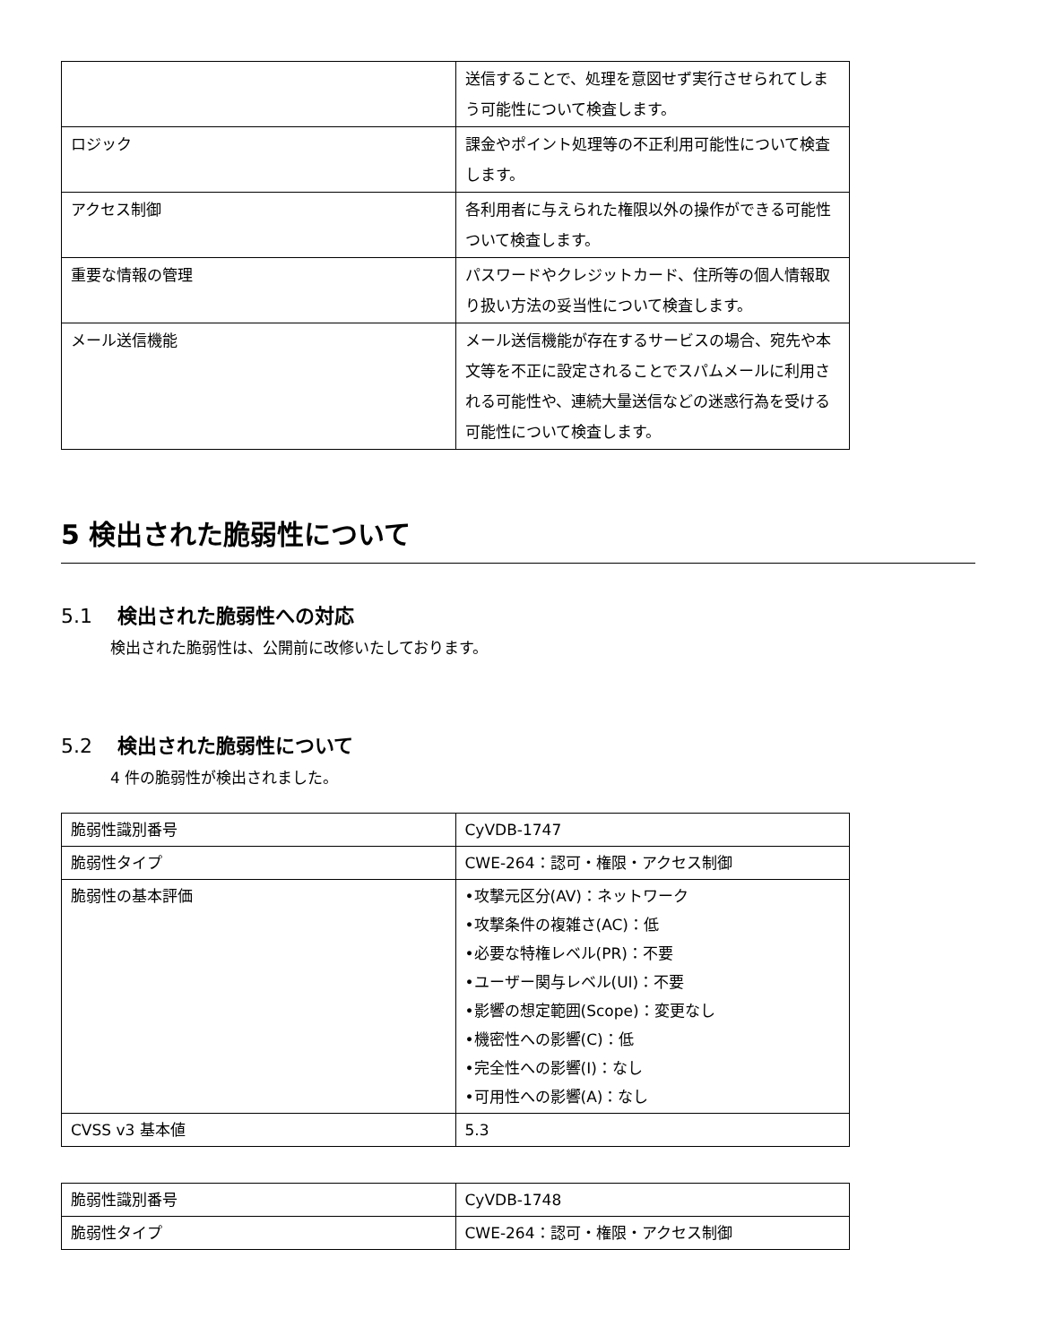| | 送信することで、処理を意図せず実行させられてしまう可能性について検査します。 |
| ロジック | 課金やポイント処理等の不正利用可能性について検査します。 |
| アクセス制御 | 各利用者に与えられた権限以外の操作ができる可能性ついて検査します。 |
| 重要な情報の管理 | パスワードやクレジットカード、住所等の個人情報取り扱い方法の妥当性について検査します。 |
| メール送信機能 | メール送信機能が存在するサービスの場合、宛先や本文等を不正に設定されることでスパムメールに利用される可能性や、連続大量送信などの迷惑行為を受ける可能性について検査します。 |
5 検出された脆弱性について
5.1 検出された脆弱性への対応
検出された脆弱性は、公開前に改修いたしております。
5.2 検出された脆弱性について
4 件の脆弱性が検出されました。
| 脆弱性識別番号 | CyVDB-1747 |
| 脆弱性タイプ | CWE-264：認可・権限・アクセス制御 |
| 脆弱性の基本評価 | •攻撃元区分(AV)：ネットワーク •攻撃条件の複雑さ(AC)：低 •必要な特権レベル(PR)：不要 •ユーザー関与レベル(UI)：不要 •影響の想定範囲(Scope)：変更なし •機密性への影響(C)：低 •完全性への影響(I)：なし •可用性への影響(A)：なし |
| CVSS v3 基本値 | 5.3 |
| 脆弱性識別番号 | CyVDB-1748 |
| 脆弱性タイプ | CWE-264：認可・権限・アクセス制御 |